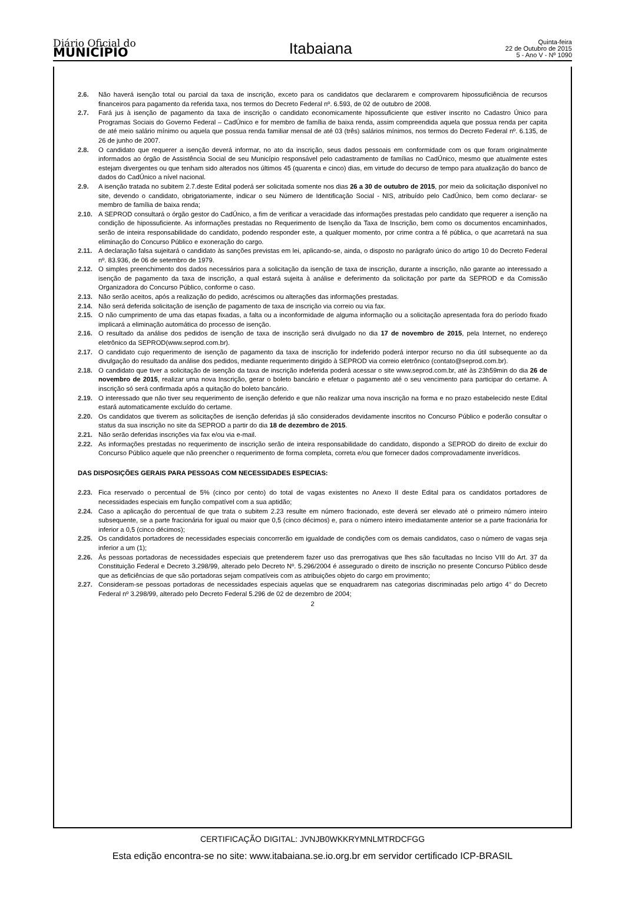Diário Oficial do
MUNICÍPIO
Itabaiana
Quinta-feira
22 de Outubro de 2015
5 - Ano V - Nº 1090
2.6. Não haverá isenção total ou parcial da taxa de inscrição, exceto para os candidatos que declararem e comprovarem hipossuficiência de recursos financeiros para pagamento da referida taxa, nos termos do Decreto Federal nº. 6.593, de 02 de outubro de 2008.
2.7. Fará jus à isenção de pagamento da taxa de inscrição o candidato economicamente hipossuficiente que estiver inscrito no Cadastro Único para Programas Sociais do Governo Federal – CadÚnico e for membro de família de baixa renda, assim compreendida aquela que possua renda per capita de até meio salário mínimo ou aquela que possua renda familiar mensal de até 03 (três) salários mínimos, nos termos do Decreto Federal nº. 6.135, de 26 de junho de 2007.
2.8. O candidato que requerer a isenção deverá informar, no ato da inscrição, seus dados pessoais em conformidade com os que foram originalmente informados ao órgão de Assistência Social de seu Município responsável pelo cadastramento de famílias no CadÚnico, mesmo que atualmente estes estejam divergentes ou que tenham sido alterados nos últimos 45 (quarenta e cinco) dias, em virtude do decurso de tempo para atualização do banco de dados do CadÚnico a nível nacional.
2.9. A isenção tratada no subitem 2.7.deste Edital poderá ser solicitada somente nos dias 26 a 30 de outubro de 2015, por meio da solicitação disponível no site, devendo o candidato, obrigatoriamente, indicar o seu Número de Identificação Social - NIS, atribuído pelo CadÚnico, bem como declarar- se membro de família de baixa renda;
2.10. A SEPROD consultará o órgão gestor do CadÚnico, a fim de verificar a veracidade das informações prestadas pelo candidato que requerer a isenção na condição de hipossuficiente. As informações prestadas no Requerimento de Isenção da Taxa de Inscrição, bem como os documentos encaminhados, serão de inteira responsabilidade do candidato, podendo responder este, a qualquer momento, por crime contra a fé pública, o que acarretará na sua eliminação do Concurso Público e exoneração do cargo.
2.11. A declaração falsa sujeitará o candidato às sanções previstas em lei, aplicando-se, ainda, o disposto no parágrafo único do artigo 10 do Decreto Federal nº. 83.936, de 06 de setembro de 1979.
2.12. O simples preenchimento dos dados necessários para a solicitação da isenção de taxa de inscrição, durante a inscrição, não garante ao interessado a isenção de pagamento da taxa de inscrição, a qual estará sujeita à análise e deferimento da solicitação por parte da SEPROD e da Comissão Organizadora do Concurso Público, conforme o caso.
2.13. Não serão aceitos, após a realização do pedido, acréscimos ou alterações das informações prestadas.
2.14. Não será deferida solicitação de isenção de pagamento de taxa de inscrição via correio ou via fax.
2.15. O não cumprimento de uma das etapas fixadas, a falta ou a inconformidade de alguma informação ou a solicitação apresentada fora do período fixado implicará a eliminação automática do processo de isenção.
2.16. O resultado da análise dos pedidos de isenção de taxa de inscrição será divulgado no dia 17 de novembro de 2015, pela Internet, no endereço eletrônico da SEPROD(www.seprod.com.br).
2.17. O candidato cujo requerimento de isenção de pagamento da taxa de inscrição for indeferido poderá interpor recurso no dia útil subsequente ao da divulgação do resultado da análise dos pedidos, mediante requerimento dirigido à SEPROD via correio eletrônico (contato@seprod.com.br).
2.18. O candidato que tiver a solicitação de isenção da taxa de inscrição indeferida poderá acessar o site www.seprod.com.br, até às 23h59min do dia 26 de novembro de 2015, realizar uma nova Inscrição, gerar o boleto bancário e efetuar o pagamento até o seu vencimento para participar do certame. A inscrição só será confirmada após a quitação do boleto bancário.
2.19. O interessado que não tiver seu requerimento de isenção deferido e que não realizar uma nova inscrição na forma e no prazo estabelecido neste Edital estará automaticamente excluído do certame.
2.20. Os candidatos que tiverem as solicitações de isenção deferidas já são considerados devidamente inscritos no Concurso Público e poderão consultar o status da sua inscrição no site da SEPROD a partir do dia 18 de dezembro de 2015.
2.21. Não serão deferidas inscrições via fax e/ou via e-mail.
2.22. As informações prestadas no requerimento de inscrição serão de inteira responsabilidade do candidato, dispondo a SEPROD do direito de excluir do Concurso Público aquele que não preencher o requerimento de forma completa, correta e/ou que fornecer dados comprovadamente inverídicos.
DAS DISPOSIÇÕES GERAIS PARA PESSOAS COM NECESSIDADES ESPECIAS:
2.23. Fica reservado o percentual de 5% (cinco por cento) do total de vagas existentes no Anexo II deste Edital para os candidatos portadores de necessidades especiais em função compatível com a sua aptidão;
2.24. Caso a aplicação do percentual de que trata o subitem 2.23 resulte em número fracionado, este deverá ser elevado até o primeiro número inteiro subsequente, se a parte fracionária for igual ou maior que 0,5 (cinco décimos) e, para o número inteiro imediatamente anterior se a parte fracionária for inferior a 0,5 (cinco décimos);
2.25. Os candidatos portadores de necessidades especiais concorrerão em igualdade de condições com os demais candidatos, caso o número de vagas seja inferior a um (1);
2.26. Às pessoas portadoras de necessidades especiais que pretenderem fazer uso das prerrogativas que lhes são facultadas no Inciso VIII do Art. 37 da Constituição Federal e Decreto 3.298/99, alterado pelo Decreto Nº. 5.296/2004 é assegurado o direito de inscrição no presente Concurso Público desde que as deficiências de que são portadoras sejam compatíveis com as atribuições objeto do cargo em provimento;
2.27. Consideram-se pessoas portadoras de necessidades especiais aquelas que se enquadrarem nas categorias discriminadas pelo artigo 4° do Decreto Federal nº 3.298/99, alterado pelo Decreto Federal 5.296 de 02 de dezembro de 2004;
2
CERTIFICAÇÃO DIGITAL: JVNJB0WKKRYMNLMTRDCFGG
Esta edição encontra-se no site: www.itabaiana.se.io.org.br em servidor certificado ICP-BRASIL